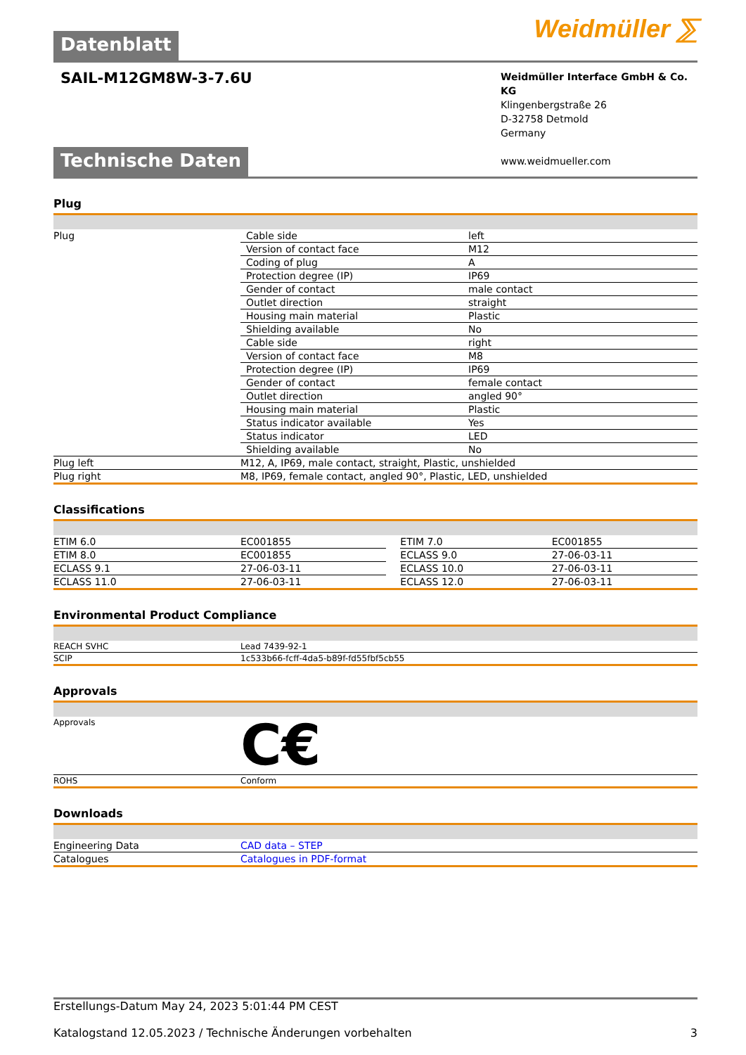Weidmüller ⅀
Datenblatt
SAIL-M12GM8W-3-7.6U
Weidmüller Interface GmbH & Co. KG
Klingenbergstraße 26
D-32758 Detmold
Germany
www.weidmueller.com
Technische Daten
Plug
| Plug | / Cable side / left / / Version of contact face / M12 / / Coding of plug / A / / Protection degree (IP) / IP69 / / Gender of contact / male contact / / Outlet direction / straight / / Housing main material / Plastic / / Shielding available / No / / Cable side / right / / Version of contact face / M8 / / Protection degree (IP) / IP69 / / Gender of contact / female contact / / Outlet direction / angled 90° / / Housing main material / Plastic / / Status indicator available / Yes / / Status indicator / LED / / Shielding available / No / |
| Plug left | M12, A, IP69, male contact, straight, Plastic, unshielded |
| Plug right | M8, IP69, female contact, angled 90°, Plastic, LED, unshielded |
Classifications
| ETIM 6.0 | EC001855 | | ETIM 7.0 | EC001855 |
| ETIM 8.0 | EC001855 | | ECLASS 9.0 | 27-06-03-11 |
| ECLASS 9.1 | 27-06-03-11 | | ECLASS 10.0 | 27-06-03-11 |
| ECLASS 11.0 | 27-06-03-11 | | ECLASS 12.0 | 27-06-03-11 |
Environmental Product Compliance
| REACH SVHC | Lead 7439-92-1 |
| SCIP | 1c533b66-fcff-4da5-b89f-fd55fbf5cb55 |
Approvals
| Approvals | C€ |
| ROHS | Conform |
Downloads
| Engineering Data | CAD data – STEP |
| Catalogues | Catalogues in PDF-format |
Erstellungs-Datum May 24, 2023 5:01:44 PM CEST
Katalogstand 12.05.2023 / Technische Änderungen vorbehalten 3